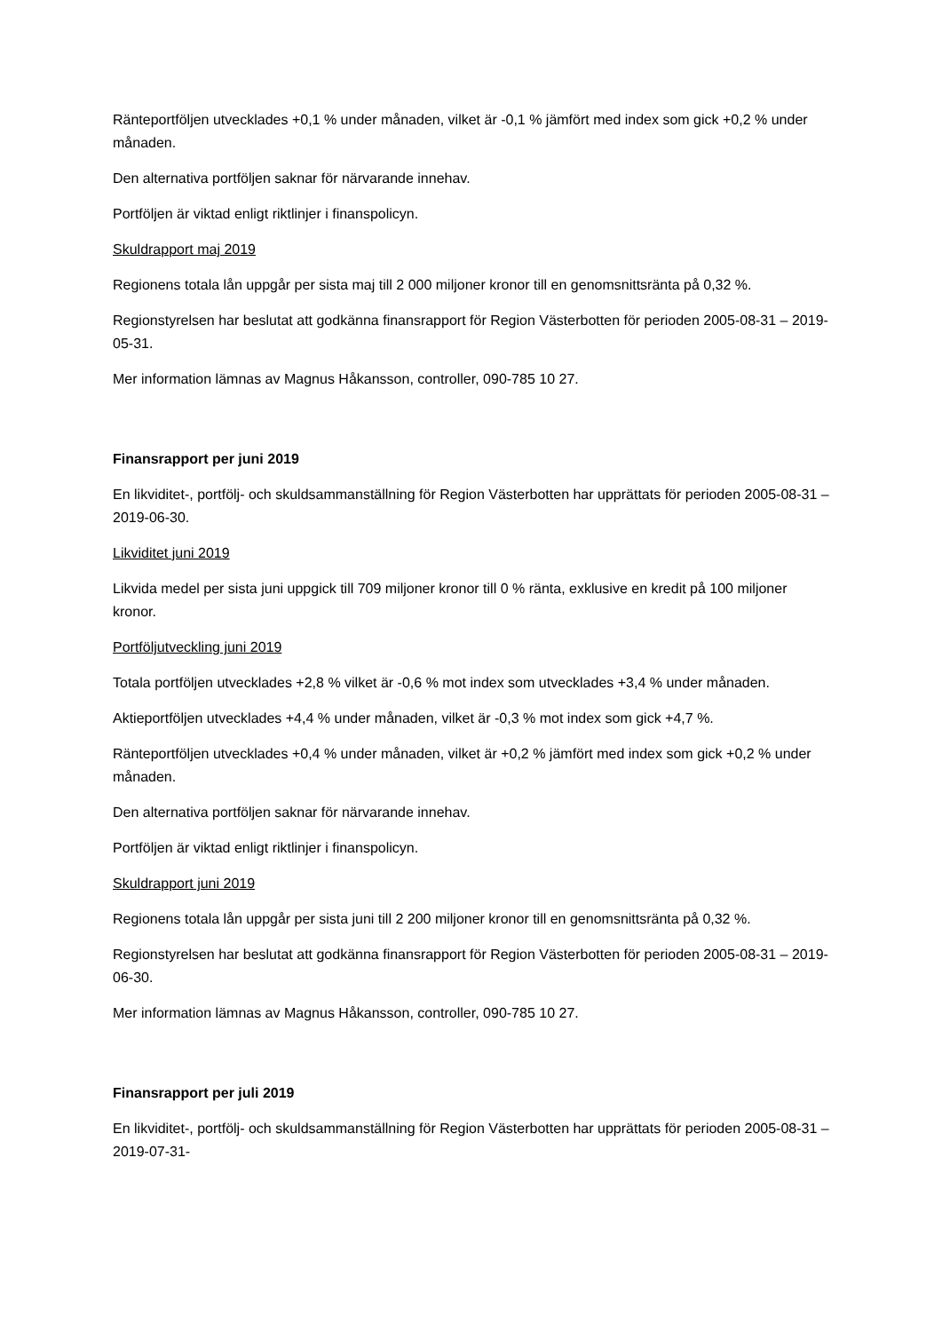Ränteportföljen utvecklades +0,1 % under månaden, vilket är -0,1 % jämfört med index som gick +0,2 % under månaden.
Den alternativa portföljen saknar för närvarande innehav.
Portföljen är viktad enligt riktlinjer i finanspolicyn.
Skuldrapport maj 2019
Regionens totala lån uppgår per sista maj till 2 000 miljoner kronor till en genomsnittsränta på 0,32 %.
Regionstyrelsen har beslutat att godkänna finansrapport för Region Västerbotten för perioden 2005-08-31 – 2019-05-31.
Mer information lämnas av Magnus Håkansson, controller, 090-785 10 27.
Finansrapport per juni 2019
En likviditet-, portfölj- och skuldsammanställning för Region Västerbotten har upprättats för perioden 2005-08-31 – 2019-06-30.
Likviditet juni 2019
Likvida medel per sista juni uppgick till 709 miljoner kronor till 0 % ränta, exklusive en kredit på 100 miljoner kronor.
Portföljutveckling juni 2019
Totala portföljen utvecklades +2,8 % vilket är -0,6 % mot index som utvecklades +3,4 % under månaden.
Aktieportföljen utvecklades +4,4 % under månaden, vilket är -0,3 % mot index som gick +4,7 %.
Ränteportföljen utvecklades +0,4 % under månaden, vilket är +0,2 % jämfört med index som gick +0,2 % under månaden.
Den alternativa portföljen saknar för närvarande innehav.
Portföljen är viktad enligt riktlinjer i finanspolicyn.
Skuldrapport juni 2019
Regionens totala lån uppgår per sista juni till 2 200 miljoner kronor till en genomsnittsränta på 0,32 %.
Regionstyrelsen har beslutat att godkänna finansrapport för Region Västerbotten för perioden 2005-08-31 – 2019-06-30.
Mer information lämnas av Magnus Håkansson, controller, 090-785 10 27.
Finansrapport per juli 2019
En likviditet-, portfölj- och skuldsammanställning för Region Västerbotten har upprättats för perioden 2005-08-31 – 2019-07-31-